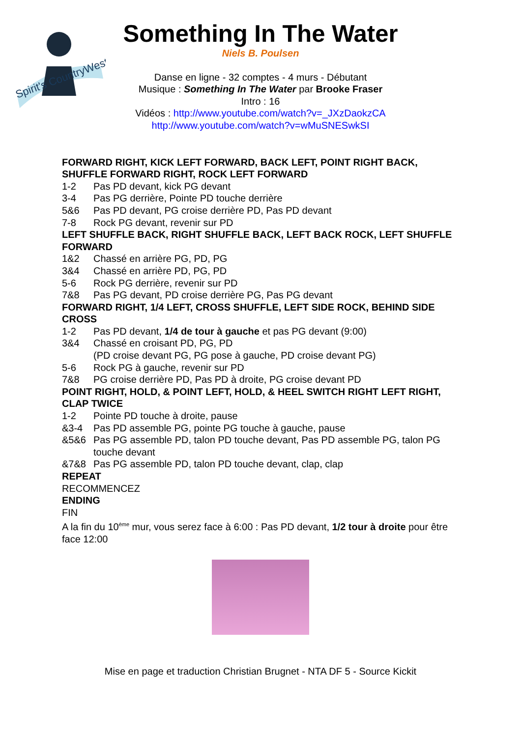Spirit's CountryWest
Something In The Water
Niels B. Poulsen
Danse en ligne - 32 comptes - 4 murs - Débutant
Musique : Something In The Water par Brooke Fraser
Intro : 16
Vidéos : http://www.youtube.com/watch?v=_JXzDaokzCA
http://www.youtube.com/watch?v=wMuSNESwkSI
FORWARD RIGHT, KICK LEFT FORWARD, BACK LEFT, POINT RIGHT BACK, SHUFFLE FORWARD RIGHT, ROCK LEFT FORWARD
1-2 Pas PD devant, kick PG devant
3-4 Pas PG derrière, Pointe PD touche derrière
5&6 Pas PD devant, PG croise derrière PD, Pas PD devant
7-8 Rock PG devant, revenir sur PD
LEFT SHUFFLE BACK, RIGHT SHUFFLE BACK, LEFT BACK ROCK, LEFT SHUFFLE FORWARD
1&2 Chassé en arrière PG, PD, PG
3&4 Chassé en arrière PD, PG, PD
5-6 Rock PG derrière, revenir sur PD
7&8 Pas PG devant, PD croise derrière PG, Pas PG devant
FORWARD RIGHT, 1/4 LEFT, CROSS SHUFFLE, LEFT SIDE ROCK, BEHIND SIDE CROSS
1-2 Pas PD devant, 1/4 de tour à gauche et pas PG devant (9:00)
3&4 Chassé en croisant PD, PG, PD
(PD croise devant PG, PG pose à gauche, PD croise devant PG)
5-6 Rock PG à gauche, revenir sur PD
7&8 PG croise derrière PD, Pas PD à droite, PG croise devant PD
POINT RIGHT, HOLD, & POINT LEFT, HOLD, & HEEL SWITCH RIGHT LEFT RIGHT, CLAP TWICE
1-2 Pointe PD touche à droite, pause
&3-4 Pas PD assemble PG, pointe PG touche à gauche, pause
&5&6 Pas PG assemble PD, talon PD touche devant, Pas PD assemble PG, talon PG touche devant
&7&8 Pas PG assemble PD, talon PD touche devant, clap, clap
REPEAT
RECOMMENCEZ
ENDING
FIN
A la fin du 10<sup>ème</sup> mur, vous serez face à 6:00 : Pas PD devant, 1/2 tour à droite pour être face 12:00
Mise en page et traduction Christian Brugnet - NTA DF 5 - Source Kickit